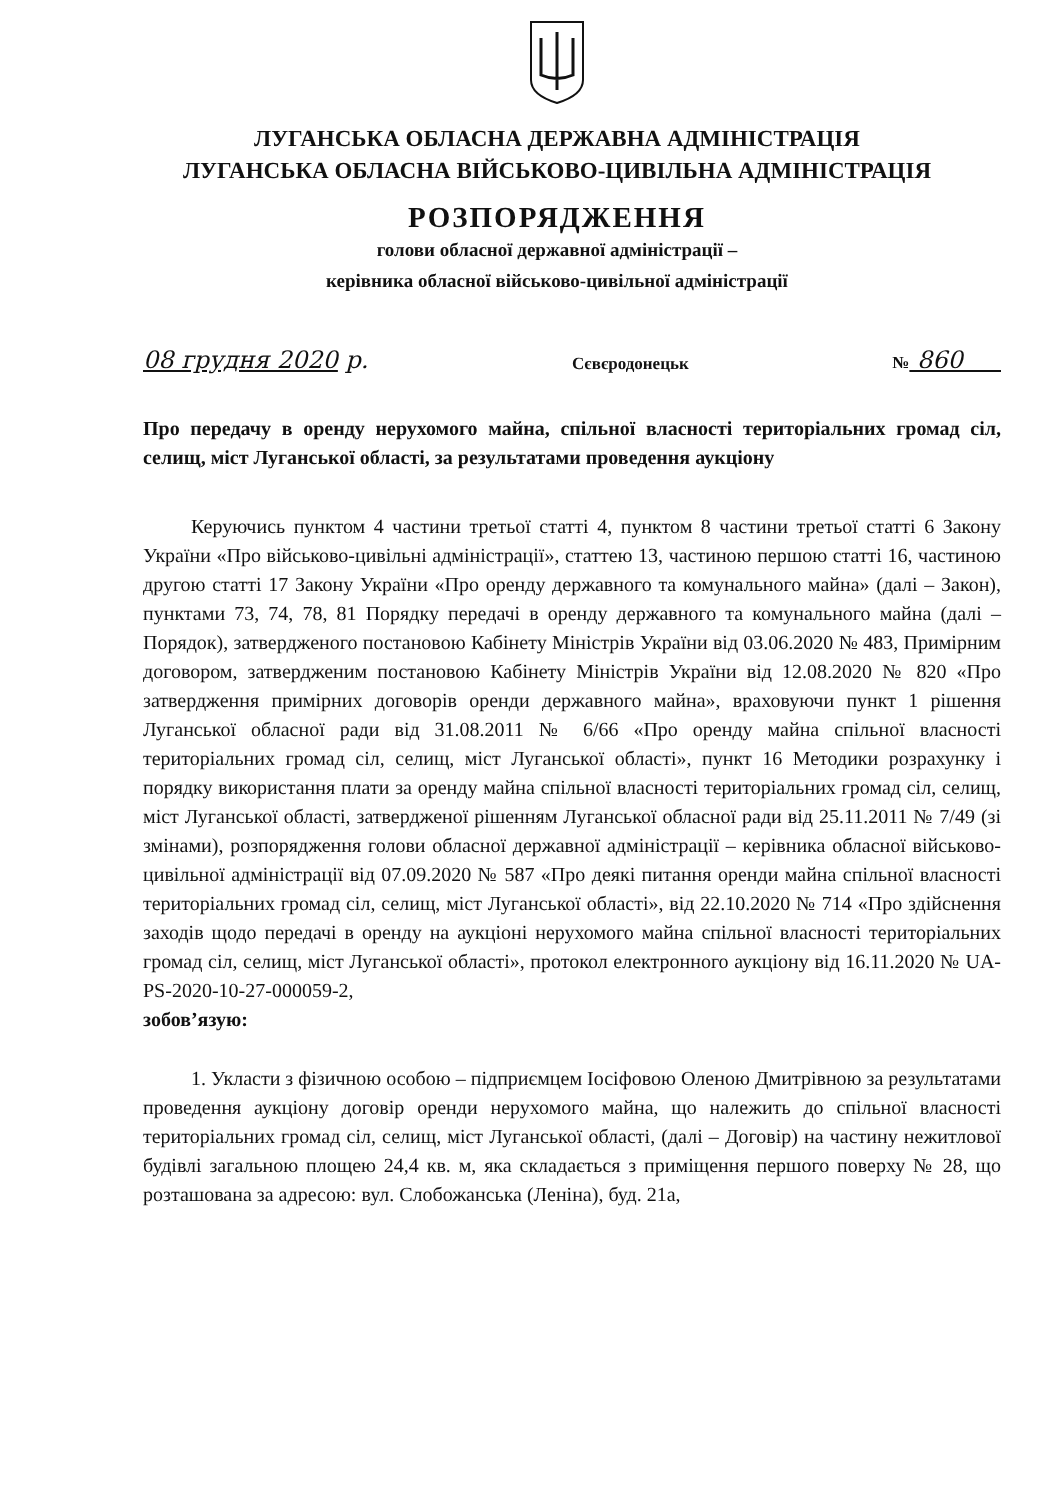ЛУГАНСЬКА ОБЛАСНА ДЕРЖАВНА АДМІНІСТРАЦІЯ
ЛУГАНСЬКА ОБЛАСНА ВІЙСЬКОВО-ЦИВІЛЬНА АДМІНІСТРАЦІЯ
РОЗПОРЯДЖЕННЯ
голови обласної державної адміністрації –
керівника обласної військово-цивільної адміністрації
08 грудня 2020 р. Сєвєродонецьк № 860
Про передачу в оренду нерухомого майна, спільної власності територіальних громад сіл, селищ, міст Луганської області, за результатами проведення аукціону
Керуючись пунктом 4 частини третьої статті 4, пунктом 8 частини третьої статті 6 Закону України «Про військово-цивільні адміністрації», статтею 13, частиною першою статті 16, частиною другою статті 17 Закону України «Про оренду державного та комунального майна» (далі – Закон), пунктами 73, 74, 78, 81 Порядку передачі в оренду державного та комунального майна (далі – Порядок), затвердженого постановою Кабінету Міністрів України від 03.06.2020 № 483, Примірним договором, затвердженим постановою Кабінету Міністрів України від 12.08.2020 № 820 «Про затвердження примірних договорів оренди державного майна», враховуючи пункт 1 рішення Луганської обласної ради від 31.08.2011 № 6/66 «Про оренду майна спільної власності територіальних громад сіл, селищ, міст Луганської області», пункт 16 Методики розрахунку і порядку використання плати за оренду майна спільної власності територіальних громад сіл, селищ, міст Луганської області, затвердженої рішенням Луганської обласної ради від 25.11.2011 № 7/49 (зі змінами), розпорядження голови обласної державної адміністрації – керівника обласної військово-цивільної адміністрації від 07.09.2020 № 587 «Про деякі питання оренди майна спільної власності територіальних громад сіл, селищ, міст Луганської області», від 22.10.2020 № 714 «Про здійснення заходів щодо передачі в оренду на аукціоні нерухомого майна спільної власності територіальних громад сіл, селищ, міст Луганської області», протокол електронного аукціону від 16.11.2020 № UA-PS-2020-10-27-000059-2,
зобов’язую:
1. Укласти з фізичною особою – підприємцем Іосіфовою Оленою Дмитрівною за результатами проведення аукціону договір оренди нерухомого майна, що належить до спільної власності територіальних громад сіл, селищ, міст Луганської області, (далі – Договір) на частину нежитлової будівлі загальною площею 24,4 кв. м, яка складається з приміщення першого поверху № 28, що розташована за адресою: вул. Слобожанська (Леніна), буд. 21а,